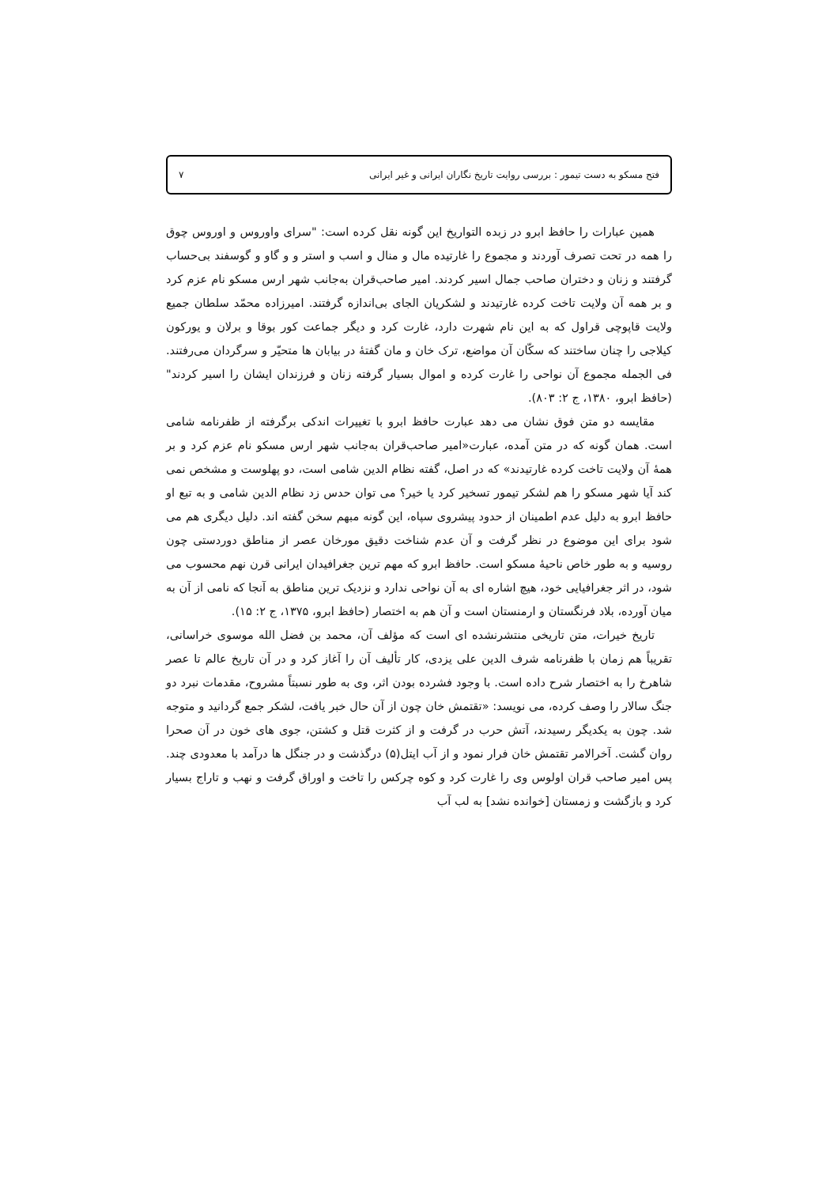فتح مسکو به دست تیمور : بررسی روایت تاریخ نگاران ایرانی و غیر ایرانی ۷
همین عبارات را حافظ ابرو در زبده التواریخ این گونه نقل کرده است: "سرای واوروس و اوروس چوق را همه در تحت تصرف آوردند و مجموع را غارتیده مال و منال و اسب و استر و و گاو و گوسفند بی‌حساب گرفتند و زنان و دختران صاحب جمال اسیر کردند. امیر صاحب‌قران به‌جانب شهر ارس مسکو نام عزم کرد و بر همه آن ولایت تاخت کرده غارتیدند و لشکریان الجای بی‌اندازه گرفتند. امیرزاده محمّد سلطان جمیع ولایت قاپوچی قراول که به این نام شهرت دارد، غارت کرد و دیگر جماعت کور بوقا و برلان و یورکون کیلاجی را چنان ساختند که سکّان آن مواضع، ترک خان و مان گفتهٔ در بیابان ها متحیّر و سرگردان می‌رفتند. فی الجمله مجموع آن نواحی را غارت کرده و اموال بسیار گرفته زنان و فرزندان ایشان را اسیر کردند" (حافظ ابرو، ۱۳۸۰، ج ۲: ۸۰۳).
مقایسه دو متن فوق نشان می دهد عبارت حافظ ابرو با تغییرات اندکی برگرفته از ظفرنامه شامی است. همان گونه که در متن آمده، عبارت«امیر صاحب‌قران به‌جانب شهر ارس مسکو نام عزم کرد و بر همهٔ آن ولایت تاخت کرده غارتیدند» که در اصل، گفته نظام الدین شامی است، دو پهلوست و مشخص نمی کند آیا شهر مسکو را هم لشکر تیمور تسخیر کرد یا خیر؟ می توان حدس زد نظام الدین شامی و به تبع او حافظ ابرو به دلیل عدم اطمینان از حدود پیشروی سپاه، این گونه مبهم سخن گفته اند. دلیل دیگری هم می شود برای این موضوع در نظر گرفت و آن عدم شناخت دقیق مورخان عصر از مناطق دوردستی چون روسیه و به طور خاص ناحیهٔ مسکو است. حافظ ابرو که مهم ترین جغرافیدان ایرانی قرن نهم محسوب می شود، در اثر جغرافیایی خود، هیچ اشاره ای به آن نواحی ندارد و نزدیک ترین مناطق به آنجا که نامی از آن به میان آورده، بلاد فرنگستان و ارمنستان است و آن هم به اختصار (حافظ ابرو، ۱۳۷۵، ج ۲: ۱۵).
تاریخ خیرات، متن تاریخی منتشرنشده ای است که مؤلف آن، محمد بن فضل الله موسوی خراسانی، تقریباً هم زمان با ظفرنامه شرف الدین علی یزدی، کار تألیف آن را آغاز کرد و در آن تاریخ عالم تا عصر شاهرخ را به اختصار شرح داده است. با وجود فشرده بودن اثر، وی به طور نسبتاً مشروح، مقدمات نبرد دو جنگ سالار را وصف کرده، می نویسد: «تقتمش خان چون از آن حال خبر یافت، لشکر جمع گردانید و متوجه شد. چون به یکدیگر رسیدند، آتش حرب در گرفت و از کثرت قتل و کشتن، جوی های خون در آن صحرا روان گشت. آخرالامر تقتمش خان فرار نمود و از آب ایتل(۵) درگذشت و در جنگل ها درآمد با معدودی چند. پس امیر صاحب قران اولوس وی را غارت کرد و کوه چرکس را تاخت و اوراق گرفت و نهب و تاراج بسیار کرد و بازگشت و زمستان [خوانده نشد] به لب آب